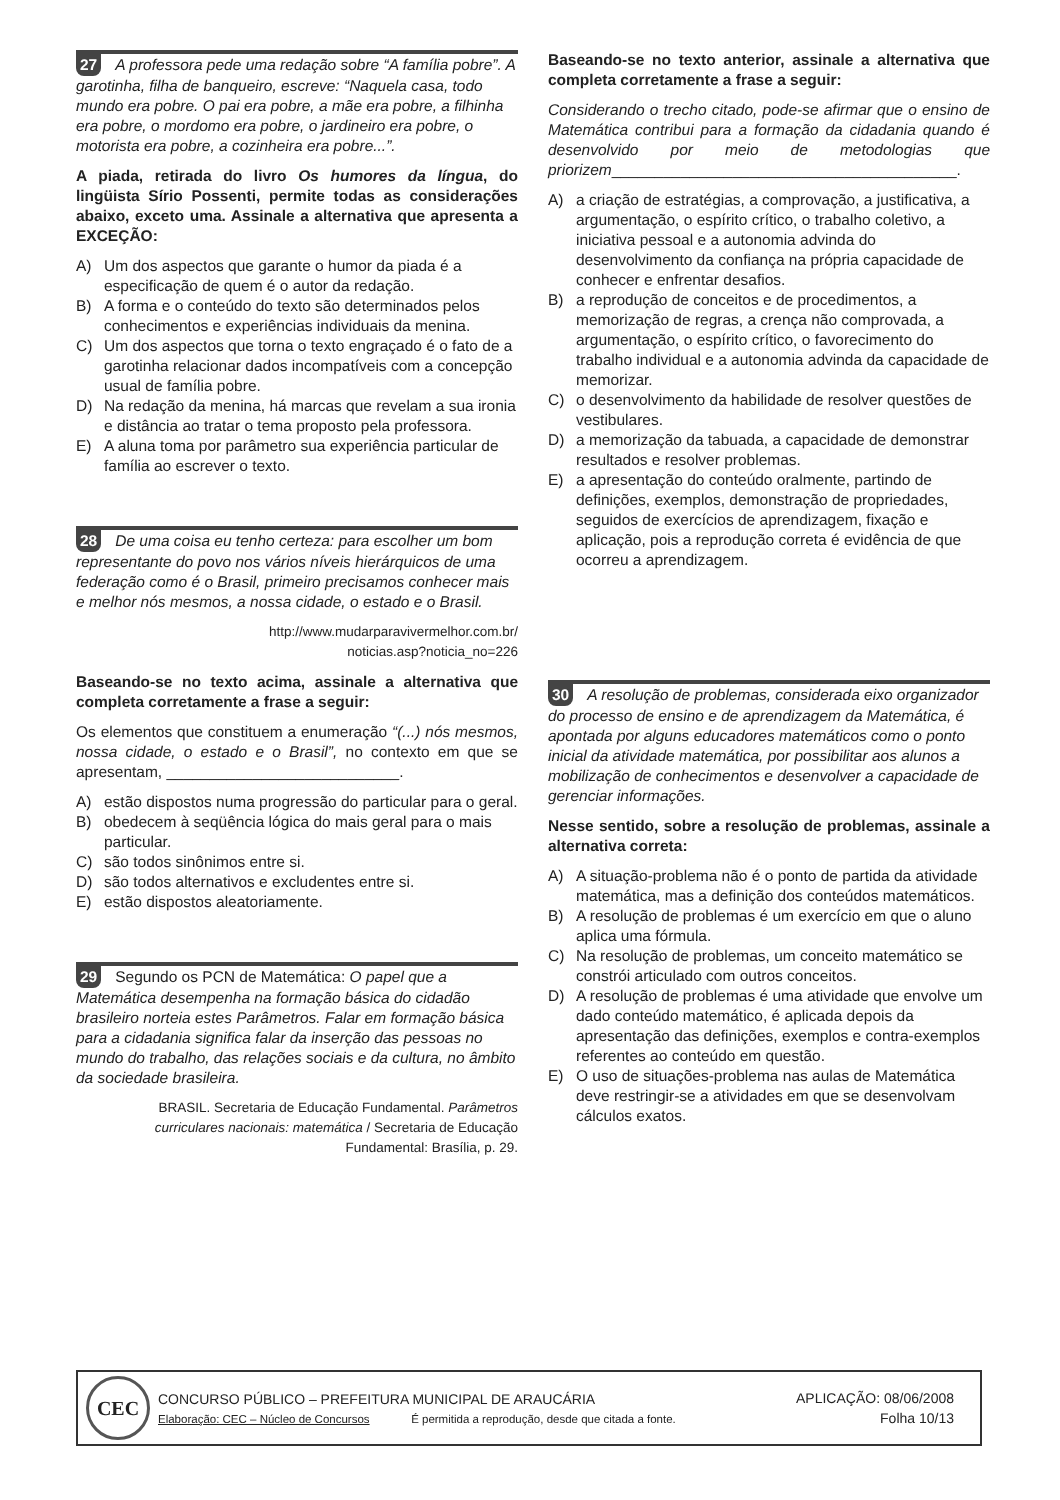27 A professora pede uma redação sobre “A família pobre”. A garotinha, filha de banqueiro, escreve: “Naquela casa, todo mundo era pobre. O pai era pobre, a mãe era pobre, a filhinha era pobre, o mordomo era pobre, o jardineiro era pobre, o motorista era pobre, a cozinheira era pobre...”.
A piada, retirada do livro Os humores da língua, do lingüista Sírio Possenti, permite todas as considerações abaixo, exceto uma. Assinale a alternativa que apresenta a EXCEÇÃO:
A) Um dos aspectos que garante o humor da piada é a especificação de quem é o autor da redação.
B) A forma e o conteúdo do texto são determinados pelos conhecimentos e experiências individuais da menina.
C) Um dos aspectos que torna o texto engraçado é o fato de a garotinha relacionar dados incompatíveis com a concepção usual de família pobre.
D) Na redação da menina, há marcas que revelam a sua ironia e distância ao tratar o tema proposto pela professora.
E) A aluna toma por parâmetro sua experiência particular de família ao escrever o texto.
28 De uma coisa eu tenho certeza: para escolher um bom representante do povo nos vários níveis hierárquicos de uma federação como é o Brasil, primeiro precisamos conhecer mais e melhor nós mesmos, a nossa cidade, o estado e o Brasil.
http://www.mudarparavivermelhor.com.br/
noticias.asp?noticia_no=226
Baseando-se no texto acima, assinale a alternativa que completa corretamente a frase a seguir:
Os elementos que constituem a enumeração “(...) nós mesmos, nossa cidade, o estado e o Brasil”, no contexto em que se apresentam, ___________________________.
A) estão dispostos numa progressão do particular para o geral.
B) obedecem à seqüência lógica do mais geral para o mais particular.
C) são todos sinônimos entre si.
D) são todos alternativos e excludentes entre si.
E) estão dispostos aleatoriamente.
29 Segundo os PCN de Matemática: O papel que a Matemática desempenha na formação básica do cidadão brasileiro norteia estes Parâmetros. Falar em formação básica para a cidadania significa falar da inserção das pessoas no mundo do trabalho, das relações sociais e da cultura, no âmbito da sociedade brasileira.
BRASIL. Secretaria de Educação Fundamental. Parâmetros curriculares nacionais: matemática / Secretaria de Educação Fundamental: Brasília, p. 29.
Baseando-se no texto anterior, assinale a alternativa que completa corretamente a frase a seguir:
Considerando o trecho citado, pode-se afirmar que o ensino de Matemática contribui para a formação da cidadania quando é desenvolvido por meio de metodologias que priorizem________________________________________.
A) a criação de estratégias, a comprovação, a justificativa, a argumentação, o espírito crítico, o trabalho coletivo, a iniciativa pessoal e a autonomia advinda do desenvolvimento da confiança na própria capacidade de conhecer e enfrentar desafios.
B) a reprodução de conceitos e de procedimentos, a memorização de regras, a crença não comprovada, a argumentação, o espírito crítico, o favorecimento do trabalho individual e a autonomia advinda da capacidade de memorizar.
C) o desenvolvimento da habilidade de resolver questões de vestibulares.
D) a memorização da tabuada, a capacidade de demonstrar resultados e resolver problemas.
E) a apresentação do conteúdo oralmente, partindo de definições, exemplos, demonstração de propriedades, seguidos de exercícios de aprendizagem, fixação e aplicação, pois a reprodução correta é evidência de que ocorreu a aprendizagem.
30 A resolução de problemas, considerada eixo organizador do processo de ensino e de aprendizagem da Matemática, é apontada por alguns educadores matemáticos como o ponto inicial da atividade matemática, por possibilitar aos alunos a mobilização de conhecimentos e desenvolver a capacidade de gerenciar informações.
Nesse sentido, sobre a resolução de problemas, assinale a alternativa correta:
A) A situação-problema não é o ponto de partida da atividade matemática, mas a definição dos conteúdos matemáticos.
B) A resolução de problemas é um exercício em que o aluno aplica uma fórmula.
C) Na resolução de problemas, um conceito matemático se constrói articulado com outros conceitos.
D) A resolução de problemas é uma atividade que envolve um dado conteúdo matemático, é aplicada depois da apresentação das definições, exemplos e contra-exemplos referentes ao conteúdo em questão.
E) O uso de situações-problema nas aulas de Matemática deve restringir-se a atividades em que se desenvolvam cálculos exatos.
CEC
CONCURSO PÚBLICO – PREFEITURA MUNICIPAL DE ARAUCÁRIA
Elaboração: CEC – Núcleo de Concursos É permitida a reprodução, desde que citada a fonte.
APLICAÇÃO: 08/06/2008
Folha 10/13